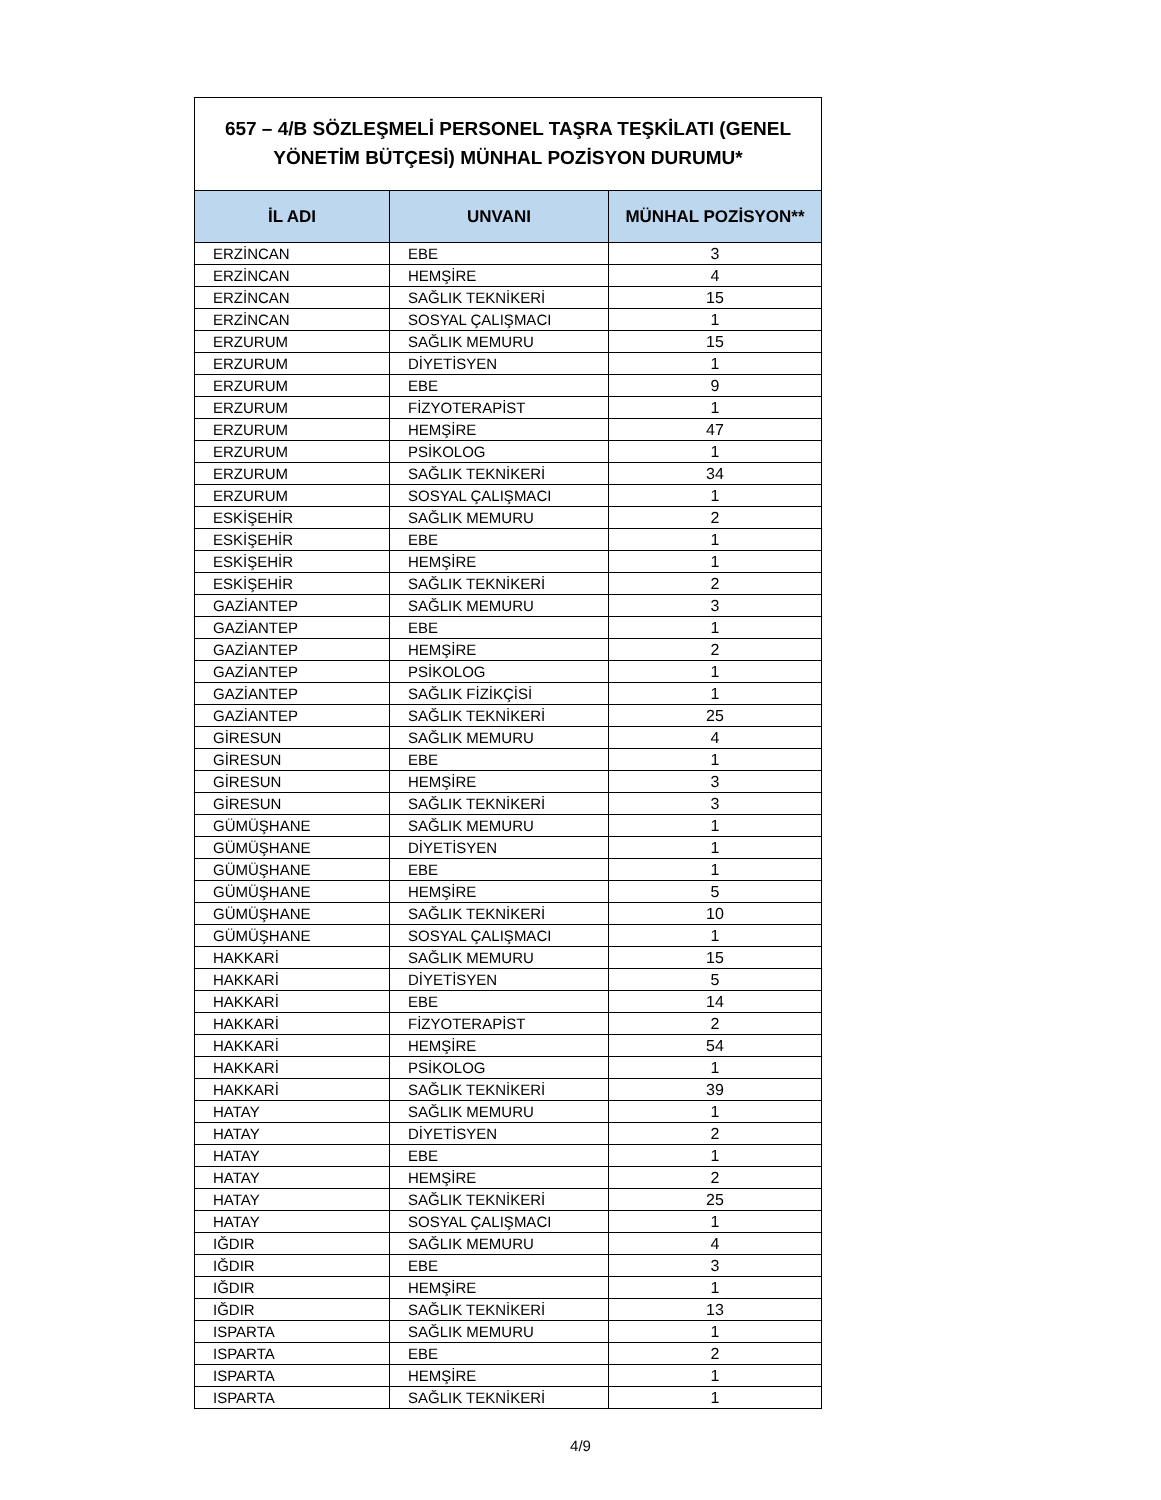| 657 – 4/B SÖZLEŞMELİ PERSONEL TAŞRA TEŞKİLATI (GENEL YÖNETİM BÜTÇESİ) MÜNHAL POZİSYON DURUMU* | | |
| İL ADI | UNVANI | MÜNHAL POZİSYON** |
| ERZİNCAN | EBE | 3 |
| ERZİNCAN | HEMŞİRE | 4 |
| ERZİNCAN | SAĞLIK TEKNİKERİ | 15 |
| ERZİNCAN | SOSYAL ÇALIŞMACI | 1 |
| ERZURUM | SAĞLIK MEMURU | 15 |
| ERZURUM | DİYETİSYEN | 1 |
| ERZURUM | EBE | 9 |
| ERZURUM | FİZYOTERAPİST | 1 |
| ERZURUM | HEMŞİRE | 47 |
| ERZURUM | PSİKOLOG | 1 |
| ERZURUM | SAĞLIK TEKNİKERİ | 34 |
| ERZURUM | SOSYAL ÇALIŞMACI | 1 |
| ESKİŞEHİR | SAĞLIK MEMURU | 2 |
| ESKİŞEHİR | EBE | 1 |
| ESKİŞEHİR | HEMŞİRE | 1 |
| ESKİŞEHİR | SAĞLIK TEKNİKERİ | 2 |
| GAZİANTEP | SAĞLIK MEMURU | 3 |
| GAZİANTEP | EBE | 1 |
| GAZİANTEP | HEMŞİRE | 2 |
| GAZİANTEP | PSİKOLOG | 1 |
| GAZİANTEP | SAĞLIK FİZİKÇİSİ | 1 |
| GAZİANTEP | SAĞLIK TEKNİKERİ | 25 |
| GİRESUN | SAĞLIK MEMURU | 4 |
| GİRESUN | EBE | 1 |
| GİRESUN | HEMŞİRE | 3 |
| GİRESUN | SAĞLIK TEKNİKERİ | 3 |
| GÜMÜŞHANE | SAĞLIK MEMURU | 1 |
| GÜMÜŞHANE | DİYETİSYEN | 1 |
| GÜMÜŞHANE | EBE | 1 |
| GÜMÜŞHANE | HEMŞİRE | 5 |
| GÜMÜŞHANE | SAĞLIK TEKNİKERİ | 10 |
| GÜMÜŞHANE | SOSYAL ÇALIŞMACI | 1 |
| HAKKARİ | SAĞLIK MEMURU | 15 |
| HAKKARİ | DİYETİSYEN | 5 |
| HAKKARİ | EBE | 14 |
| HAKKARİ | FİZYOTERAPİST | 2 |
| HAKKARİ | HEMŞİRE | 54 |
| HAKKARİ | PSİKOLOG | 1 |
| HAKKARİ | SAĞLIK TEKNİKERİ | 39 |
| HATAY | SAĞLIK MEMURU | 1 |
| HATAY | DİYETİSYEN | 2 |
| HATAY | EBE | 1 |
| HATAY | HEMŞİRE | 2 |
| HATAY | SAĞLIK TEKNİKERİ | 25 |
| HATAY | SOSYAL ÇALIŞMACI | 1 |
| IĞDIR | SAĞLIK MEMURU | 4 |
| IĞDIR | EBE | 3 |
| IĞDIR | HEMŞİRE | 1 |
| IĞDIR | SAĞLIK TEKNİKERİ | 13 |
| ISPARTA | SAĞLIK MEMURU | 1 |
| ISPARTA | EBE | 2 |
| ISPARTA | HEMŞİRE | 1 |
| ISPARTA | SAĞLIK TEKNİKERİ | 1 |
4/9